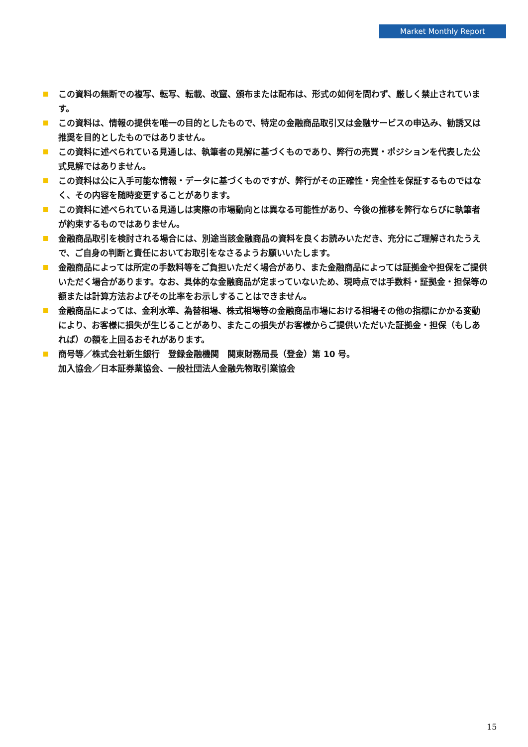Market Monthly Report
この資料の無断での複写、転写、転載、改竄、頒布または配布は、形式の如何を問わず、厳しく禁止されています。
この資料は、情報の提供を唯一の目的としたもので、特定の金融商品取引又は金融サービスの申込み、勧誘又は推奨を目的としたものではありません。
この資料に述べられている見通しは、執筆者の見解に基づくものであり、弊行の売買・ポジションを代表した公式見解ではありません。
この資料は公に入手可能な情報・データに基づくものですが、弊行がその正確性・完全性を保証するものではなく、その内容を随時変更することがあります。
この資料に述べられている見通しは実際の市場動向とは異なる可能性があり、今後の推移を弊行ならびに執筆者が約束するものではありません。
金融商品取引を検討される場合には、別途当該金融商品の資料を良くお読みいただき、充分にご理解されたうえで、ご自身の判断と責任においてお取引をなさるようお願いいたします。
金融商品によっては所定の手数料等をご負担いただく場合があり、また金融商品によっては証拠金や担保をご提供いただく場合があります。なお、具体的な金融商品が定まっていないため、現時点では手数料・証拠金・担保等の額または計算方法およびその比率をお示しすることはできません。
金融商品によっては、金利水準、為替相場、株式相場等の金融商品市場における相場その他の指標にかかる変動により、お客様に損失が生じることがあり、またこの損失がお客様からご提供いただいた証拠金・担保（もしあれば）の額を上回るおそれがあります。
商号等／株式会社新生銀行　登録金融機関　関東財務局長（登金）第 10 号。
加入協会／日本証券業協会、一般社団法人金融先物取引業協会
15